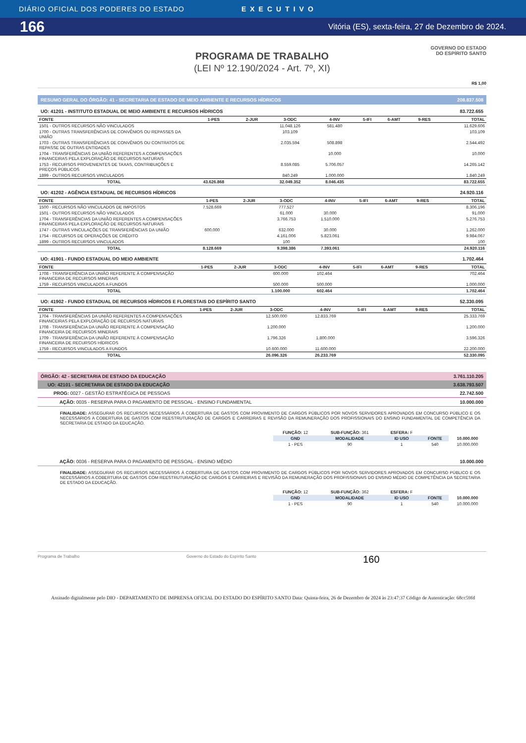DIÁRIO OFICIAL DOS PODERES DO ESTADO EXECUTIVO
166 Vitória (ES), sexta-feira, 27 de Dezembro de 2024.
PROGRAMA DE TRABALHO
(LEI Nº 12.190/2024 - Art. 7º, XI)
GOVERNO DO ESTADO
DO ESPÍRITO SANTO
R$ 1,00
RESUMO GERAL DO ÓRGÃO: 41 - SECRETARIA DE ESTADO DE MEIO AMBIENTE E RECURSOS HÍDRICOS 208.837.508
UO: 41201 - INSTITUTO ESTADUAL DE MEIO AMBIENTE E RECURSOS HÍDRICOS 83.722.655
| FONTE | 1-PES | 2-JUR | 3-ODC | 4-INV | 5-IFI | 6-AMT | 9-RES | TOTAL |
| --- | --- | --- | --- | --- | --- | --- | --- | --- |
| 1501 - OUTROS RECURSOS NÃO VINCULADOS | | | 11.048.126 | 581.480 | | | | 11.629.606 |
| 1700 - OUTRAS TRANSFERÊNCIAS DE CONVÊNIOS OU REPASSES DA UNIÃO | | | 103.109 | | | | | 103.109 |
| 1703 - OUTRAS TRANSFERÊNCIAS DE CONVÊNIOS OU CONTRATOS DE REPASSE DE OUTRAS ENTIDADES | | | 2.035.594 | 508.898 | | | | 2.544.492 |
| 1704 - TRANSFERÊNCIAS DA UNIÃO REFERENTES A COMPENSAÇÕES FINANCEIRAS PELA EXPLORAÇÃO DE RECURSOS NATURAIS | | | | 10.000 | | | | 10.000 |
| 1753 - RECURSOS PROVENIENTES DE TAXAS, CONTRIBUIÇÕES E PREÇOS PÚBLICOS | | | 8.559.085 | 5.706.057 | | | | 14.265.142 |
| 1899 - OUTROS RECURSOS VINCULADOS | | | 840.249 | 1.000.000 | | | | 1.840.249 |
| TOTAL | 43.626.868 | | 32.049.352 | 8.046.435 | | | | 83.722.655 |
UO: 41202 - AGÊNCIA ESTADUAL DE RECURSOS HÍDRICOS 24.920.116
| FONTE | 1-PES | 2-JUR | 3-ODC | 4-INV | 5-IFI | 6-AMT | 9-RES | TOTAL |
| --- | --- | --- | --- | --- | --- | --- | --- | --- |
| 1500 - RECURSOS NÃO VINCULADOS DE IMPOSTOS | 7.528.669 | | 777.527 | | | | | 8.306.196 |
| 1501 - OUTROS RECURSOS NÃO VINCULADOS | | | 61.000 | 30.000 | | | | 91.000 |
| 1704 - TRANSFERÊNCIAS DA UNIÃO REFERENTES A COMPENSAÇÕES FINANCEIRAS PELA EXPLORAÇÃO DE RECURSOS NATURAIS | | | 3.766.753 | 1.510.000 | | | | 5.276.753 |
| 1747 - OUTRAS VINCULAÇÕES DE TRANSFERÊNCIAS DA UNIÃO | 600.000 | | 632.000 | 30.000 | | | | 1.262.000 |
| 1754 - RECURSOS DE OPERAÇÕES DE CRÉDITO | | | 4.161.006 | 5.823.061 | | | | 9.984.067 |
| 1899 - OUTROS RECURSOS VINCULADOS | | | 100 | | | | | 100 |
| TOTAL | 8.128.669 | | 9.398.386 | 7.393.061 | | | | 24.920.116 |
UO: 41901 - FUNDO ESTADUAL DO MEIO AMBIENTE 1.702.464
| FONTE | 1-PES | 2-JUR | 3-ODC | 4-INV | 5-IFI | 6-AMT | 9-RES | TOTAL |
| --- | --- | --- | --- | --- | --- | --- | --- | --- |
| 1708 - TRANSFERÊNCIA DA UNIÃO REFERENTE À COMPENSAÇÃO FINANCEIRA DE RECURSOS MINERAIS | | | 600.000 | 102.464 | | | | 702.464 |
| 1759 - RECURSOS VINCULADOS A FUNDOS | | | 500.000 | 500.000 | | | | 1.000.000 |
| TOTAL | | | 1.100.000 | 602.464 | | | | 1.702.464 |
UO: 41902 - FUNDO ESTADUAL DE RECURSOS HÍDRICOS E FLORESTAIS DO ESPÍRITO SANTO 52.330.095
| FONTE | 1-PES | 2-JUR | 3-ODC | 4-INV | 5-IFI | 6-AMT | 9-RES | TOTAL |
| --- | --- | --- | --- | --- | --- | --- | --- | --- |
| 1704 - TRANSFERÊNCIAS DA UNIÃO REFERENTES A COMPENSAÇÕES FINANCEIRAS PELA EXPLORAÇÃO DE RECURSOS NATURAIS | | | 12.500.000 | 12.833.769 | | | | 25.333.769 |
| 1708 - TRANSFERÊNCIA DA UNIÃO REFERENTE À COMPENSAÇÃO FINANCEIRA DE RECURSOS MINERAIS | | | 1.200.000 | | | | | 1.200.000 |
| 1709 - TRANSFERÊNCIA DA UNIÃO REFERENTE À COMPENSAÇÃO FINANCEIRA DE RECURSOS HÍDRICOS | | | 1.796.326 | 1.800.000 | | | | 3.596.326 |
| 1759 - RECURSOS VINCULADOS A FUNDOS | | | 10.600.000 | 11.600.000 | | | | 22.200.000 |
| TOTAL | | | 26.096.326 | 26.233.769 | | | | 52.330.095 |
ÓRGÃO: 42 - SECRETARIA DE ESTADO DA EDUCAÇÃO 3.761.110.205
UO: 42101 - SECRETARIA DE ESTADO DA EDUCAÇÃO 3.638.793.507
PROG: 0027 - GESTÃO ESTRATÉGICA DE PESSOAS 22.742.500
AÇÃO: 0035 - RESERVA PARA O PAGAMENTO DE PESSOAL - ENSINO FUNDAMENTAL 10.000.000
FINALIDADE: ASSEGURAR OS RECURSOS NECESSÁRIOS À COBERTURA DE GASTOS COM PROVIMENTO DE CARGOS PÚBLICOS POR NOVOS SERVIDORES APROVADOS EM CONCURSO PÚBLICO E OS NECESSÁRIOS A COBERTURA DE GASTOS COM REESTRUTURAÇÃO DE CARGOS E CARREIRAS E REVISÃO DA REMUNERAÇÃO DOS PROFISSIONAIS DO ENSINO FUNDAMENTAL DE COMPETÊNCIA DA SECRETARIA DE ESTADO DA EDUCAÇÃO.
| FUNÇÃO: 12 | SUB-FUNÇÃO: 361 | ESFERA: F | | |
| GND | MODALIDADE | ID USO | FONTE | 10.000.000 |
| 1 - PES | 90 | 1 | 540 | 10.000.000 |
AÇÃO: 0036 - RESERVA PARA O PAGAMENTO DE PESSOAL - ENSINO MÉDIO 10.000.000
FINALIDADE: ASSEGURAR OS RECURSOS NECESSÁRIOS À COBERTURA DE GASTOS COM PROVIMENTO DE CARGOS PÚBLICOS POR NOVOS SERVIDORES APROVADOS EM CONCURSO PÚBLICO E OS NECESSÁRIOS A COBERTURA DE GASTOS COM REESTRUTURAÇÃO DE CARGOS E CARREIRAS E REVISÃO DA REMUNERAÇÃO DOS PROFISSIONAIS DO ENSINO MÉDIO DE COMPETÊNCIA DA SECRETARIA DE ESTADO DA EDUCAÇÃO.
| FUNÇÃO: 12 | SUB-FUNÇÃO: 362 | ESFERA: F | | |
| GND | MODALIDADE | ID USO | FONTE | 10.000.000 |
| 1 - PES | 90 | 1 | 540 | 10.000.000 |
Programa de Trabalho Governo do Estado do Espírito Santo 160
Assinado digitalmente pelo DIO - DEPARTAMENTO DE IMPRENSA OFICIAL DO ESTADO DO ESPÍRITO SANTO Data: Quinta-feira, 26 de Dezembro de 2024 às 23:47:37 Código de Autenticação: 68cc59fd